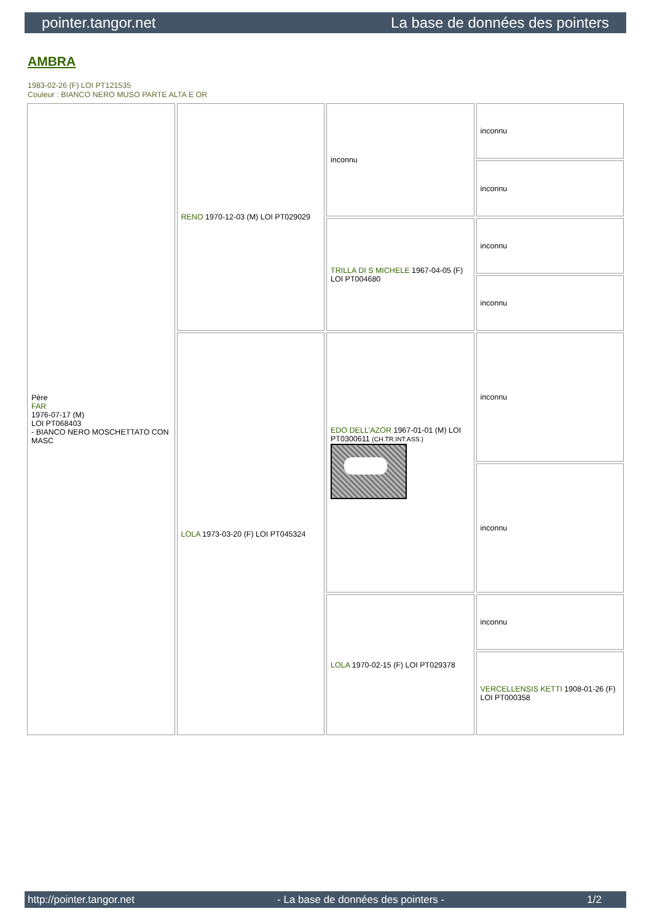pointer.tangor.net La base de données des pointers
AMBRA
1983-02-26 (F) LOI PT121535
Couleur : BIANCO NERO MUSO PARTE ALTA E OR
| Père FAR 1976-07-17 (M) LOI PT068403 - BIANCO NERO MOSCHETTATO CON MASC | RENO 1970-12-03 (M) LOI PT029029 | inconnu | inconnu |
| | | | inconnu |
| | | TRILLA DI S MICHELE 1967-04-05 (F) LOI PT004680 | inconnu |
| | | | inconnu |
| | LOLA 1973-03-20 (F) LOI PT045324 | EDO DELL'AZOR 1967-01-01 (M) LOI PT0300611 (CH.TR.INT.ASS.) | inconnu |
| | | | inconnu |
| | | LOLA 1970-02-15 (F) LOI PT029378 | inconnu |
| | | | VERCELLENSIS KETTI 1908-01-26 (F) LOI PT000358 |
http://pointer.tangor.net - La base de données des pointers - 1/2